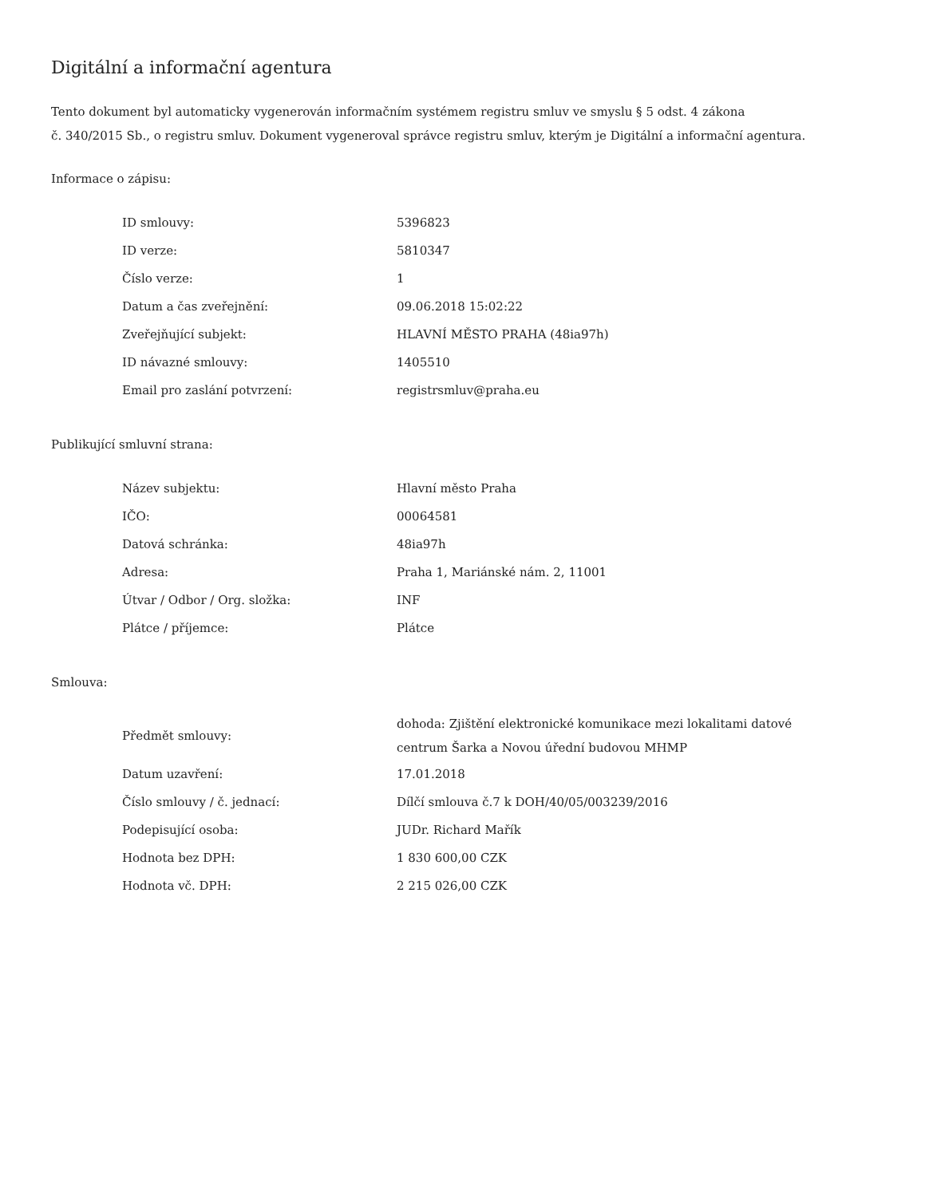Digitální a informační agentura
Tento dokument byl automaticky vygenerován informačním systémem registru smluv ve smyslu § 5 odst. 4 zákona
č. 340/2015 Sb., o registru smluv. Dokument vygeneroval správce registru smluv, kterým je Digitální a informační agentura.
Informace o zápisu:
| ID smlouvy: | 5396823 |
| ID verze: | 5810347 |
| Číslo verze: | 1 |
| Datum a čas zveřejnění: | 09.06.2018 15:02:22 |
| Zveřejňující subjekt: | HLAVNÍ MĚSTO PRAHA (48ia97h) |
| ID návazné smlouvy: | 1405510 |
| Email pro zaslání potvrzení: | registrsmluv@praha.eu |
Publikující smluvní strana:
| Název subjektu: | Hlavní město Praha |
| IČO: | 00064581 |
| Datová schránka: | 48ia97h |
| Adresa: | Praha 1, Mariánské nám. 2, 11001 |
| Útvar / Odbor / Org. složka: | INF |
| Plátce / příjemce: | Plátce |
Smlouva:
| Předmět smlouvy: | dohoda: Zjištění elektronické komunikace mezi lokalitami datové centrum Šarka a Novou úřední budovou MHMP |
| Datum uzavření: | 17.01.2018 |
| Číslo smlouvy / č. jednací: | Dílčí smlouva č.7 k DOH/40/05/003239/2016 |
| Podepisující osoba: | JUDr. Richard Mařík |
| Hodnota bez DPH: | 1 830 600,00 CZK |
| Hodnota vč. DPH: | 2 215 026,00 CZK |